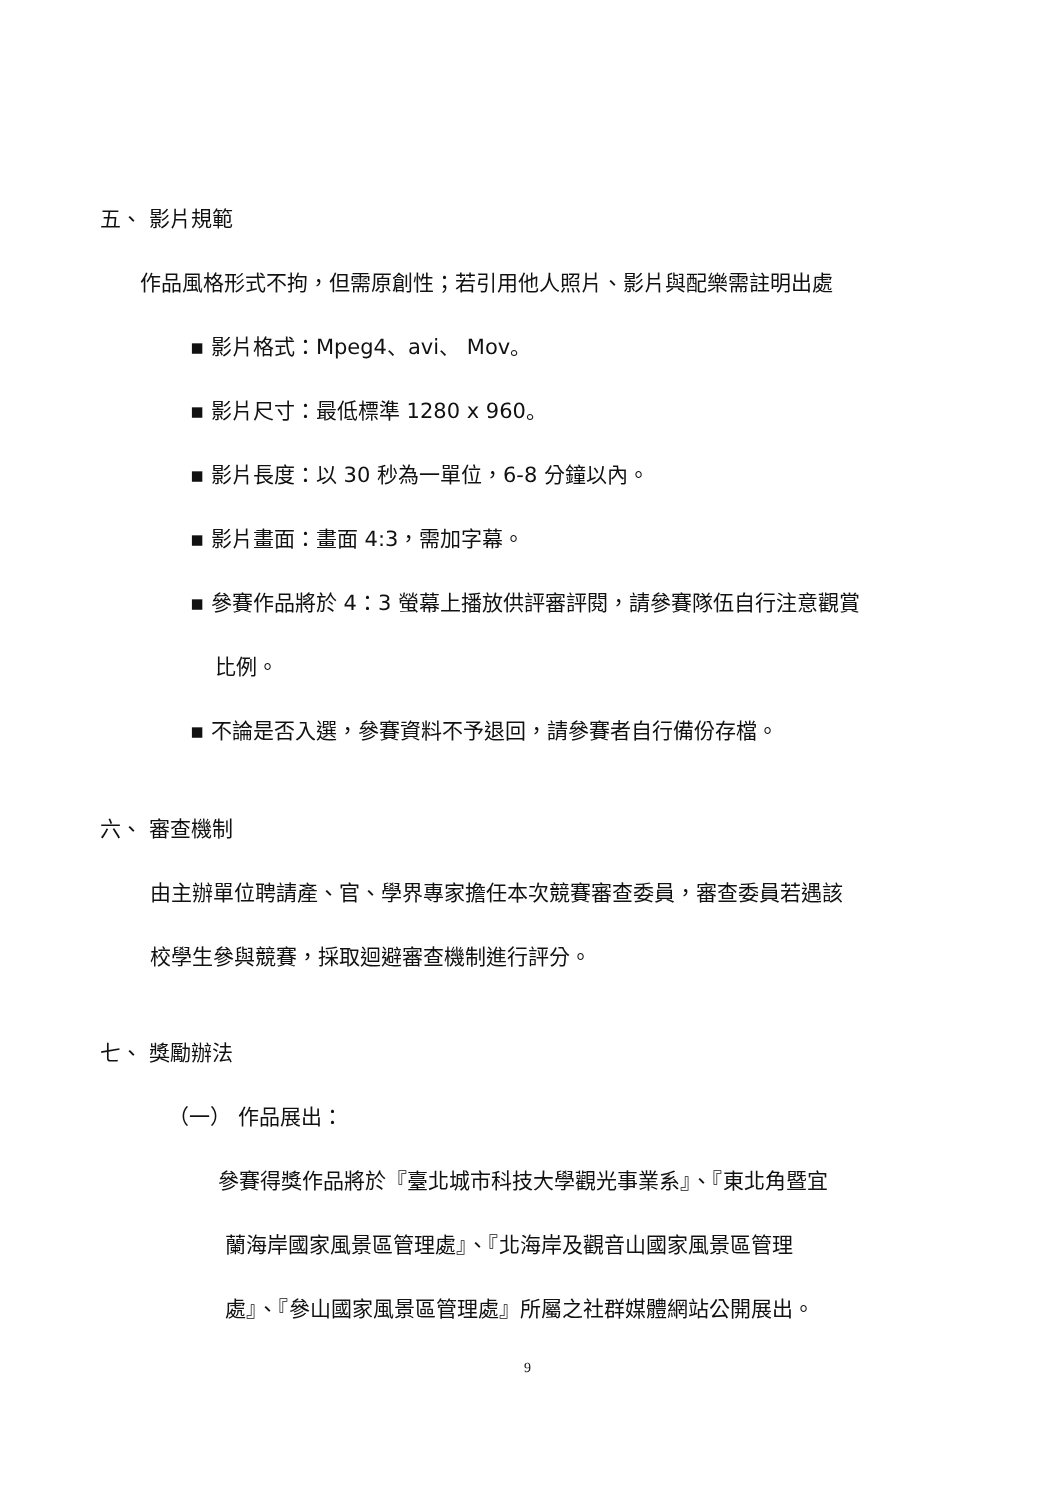五、 影片規範
作品風格形式不拘，但需原創性；若引用他人照片、影片與配樂需註明出處
▪ 影片格式：Mpeg4、avi、 Mov。
▪ 影片尺寸：最低標準 1280 x 960。
▪ 影片長度：以 30 秒為一單位，6-8 分鐘以內。
▪ 影片畫面：畫面 4:3，需加字幕。
▪ 參賽作品將於 4：3 螢幕上播放供評審評閱，請參賽隊伍自行注意觀賞
比例。
▪ 不論是否入選，參賽資料不予退回，請參賽者自行備份存檔。
六、 審查機制
由主辦單位聘請產、官、學界專家擔任本次競賽審查委員，審查委員若遇該
校學生參與競賽，採取迴避審查機制進行評分。
七、 獎勵辦法
（一） 作品展出：
參賽得獎作品將於『臺北城市科技大學觀光事業系』、『東北角暨宜
蘭海岸國家風景區管理處』、『北海岸及觀音山國家風景區管理
處』、『參山國家風景區管理處』所屬之社群媒體網站公開展出。
9